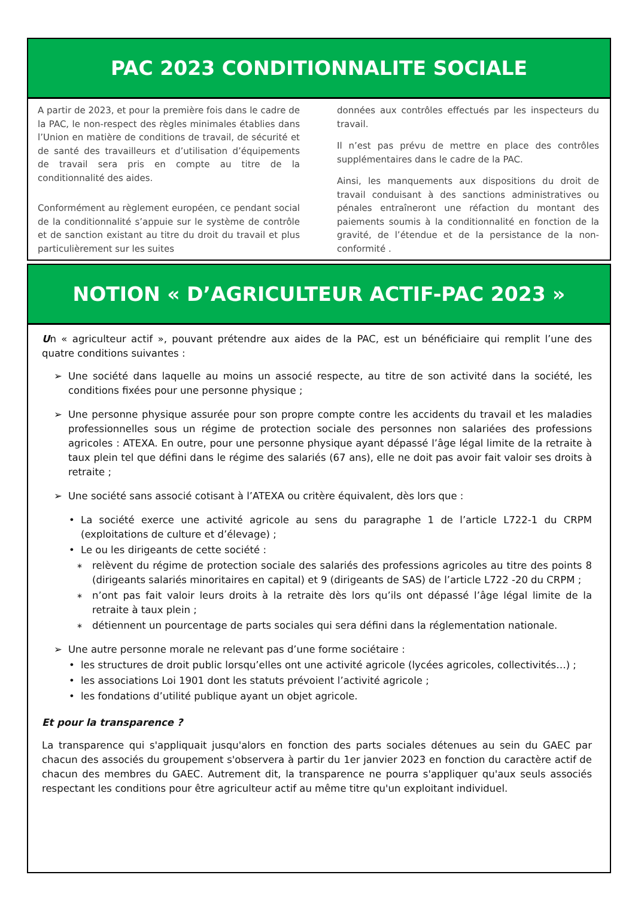PAC 2023 CONDITIONNALITE SOCIALE
A partir de 2023, et pour la première fois dans le cadre de la PAC, le non-respect des règles minimales établies dans l’Union en matière de conditions de travail, de sécurité et de santé des travailleurs et d’utilisation d’équipements de travail sera pris en compte au titre de la conditionnalité des aides.
Conformément au règlement européen, ce pendant social de la conditionnalité s’appuie sur le système de contrôle et de sanction existant au titre du droit du travail et plus particulièrement sur les suites
données aux contrôles effectués par les inspecteurs du travail.
Il n’est pas prévu de mettre en place des contrôles supplémentaires dans le cadre de la PAC.
Ainsi, les manquements aux dispositions du droit de travail conduisant à des sanctions administratives ou pénales entraîneront une réfaction du montant des paiements soumis à la conditionnalité en fonction de la gravité, de l’étendue et de la persistance de la non-conformité .
NOTION « D’AGRICULTEUR ACTIF-PAC 2023 »
Un « agriculteur actif », pouvant prétendre aux aides de la PAC, est un bénéficiaire qui remplit l’une des quatre conditions suivantes :
➢ Une société dans laquelle au moins un associé respecte, au titre de son activité dans la société, les conditions fixées pour une personne physique ;
➢ Une personne physique assurée pour son propre compte contre les accidents du travail et les maladies professionnelles sous un régime de protection sociale des personnes non salariées des professions agricoles : ATEXA. En outre, pour une personne physique ayant dépassé l’âge légal limite de la retraite à taux plein tel que défini dans le régime des salariés (67 ans), elle ne doit pas avoir fait valoir ses droits à retraite ;
➢ Une société sans associé cotisant à l’ATEXA ou critère équivalent, dès lors que :
• La société exerce une activité agricole au sens du paragraphe 1 de l’article L722-1 du CRPM (exploitations de culture et d’élevage) ;
• Le ou les dirigeants de cette société :
∗ relèvent du régime de protection sociale des salariés des professions agricoles au titre des points 8 (dirigeants salariés minoritaires en capital) et 9 (dirigeants de SAS) de l’article L722 -20 du CRPM ;
∗ n’ont pas fait valoir leurs droits à la retraite dès lors qu’ils ont dépassé l’âge légal limite de la retraite à taux plein ;
∗ détiennent un pourcentage de parts sociales qui sera défini dans la réglementation nationale.
➢ Une autre personne morale ne relevant pas d’une forme sociétaire :
• les structures de droit public lorsqu’elles ont une activité agricole (lycées agricoles, collectivités…) ;
• les associations Loi 1901 dont les statuts prévoient l’activité agricole ;
• les fondations d’utilité publique ayant un objet agricole.
Et pour la transparence ?
La transparence qui s'appliquait jusqu'alors en fonction des parts sociales détenues au sein du GAEC par chacun des associés du groupement s'observera à partir du 1er janvier 2023 en fonction du caractère actif de chacun des membres du GAEC. Autrement dit, la transparence ne pourra s'appliquer qu'aux seuls associés respectant les conditions pour être agriculteur actif au même titre qu'un exploitant individuel.